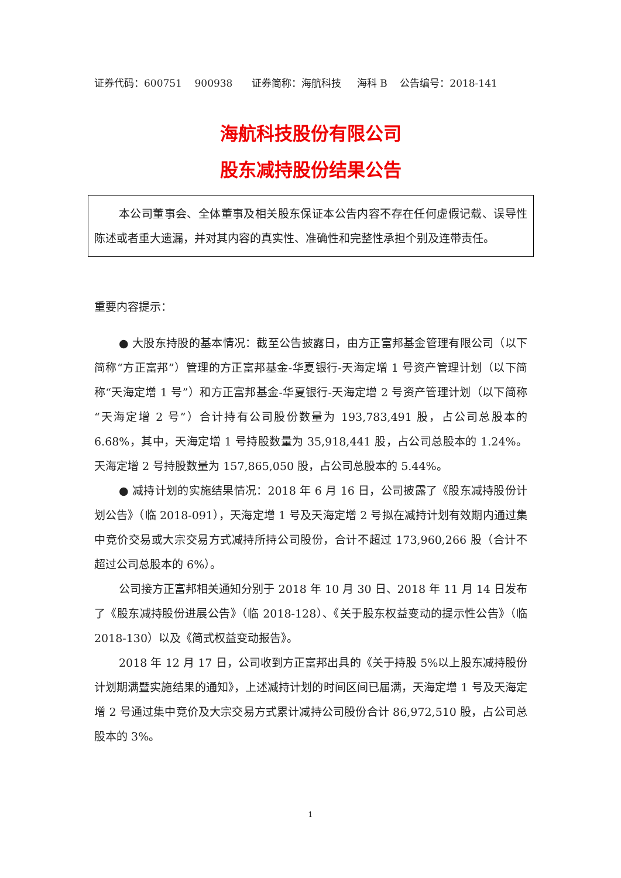证券代码：600751 900938 证券简称：海航科技 海科 B 公告编号：2018-141
海航科技股份有限公司
股东减持股份结果公告
本公司董事会、全体董事及相关股东保证本公告内容不存在任何虚假记载、误导性陈述或者重大遗漏，并对其内容的真实性、准确性和完整性承担个别及连带责任。
重要内容提示：
● 大股东持股的基本情况：截至公告披露日，由方正富邦基金管理有限公司（以下简称“方正富邦”）管理的方正富邦基金-华夏银行-天海定增 1 号资产管理计划（以下简称“天海定增 1 号”）和方正富邦基金-华夏银行-天海定增 2 号资产管理计划（以下简称“天海定增 2 号”）合计持有公司股份数量为 193,783,491 股，占公司总股本的 6.68%，其中，天海定增 1 号持股数量为 35,918,441 股，占公司总股本的 1.24%。天海定增 2 号持股数量为 157,865,050 股，占公司总股本的 5.44%。
● 减持计划的实施结果情况：2018 年 6 月 16 日，公司披露了《股东减持股份计划公告》（临 2018-091），天海定增 1 号及天海定增 2 号拟在减持计划有效期内通过集中竞价交易或大宗交易方式减持所持公司股份，合计不超过 173,960,266 股（合计不超过公司总股本的 6%）。
公司接方正富邦相关通知分别于 2018 年 10 月 30 日、2018 年 11 月 14 日发布了《股东减持股份进展公告》（临 2018-128）、《关于股东权益变动的提示性公告》（临 2018-130）以及《简式权益变动报告》。
2018 年 12 月 17 日，公司收到方正富邦出具的《关于持股 5%以上股东减持股份计划期满暨实施结果的通知》，上述减持计划的时间区间已届满，天海定增 1 号及天海定增 2 号通过集中竞价及大宗交易方式累计减持公司股份合计 86,972,510 股，占公司总股本的 3%。
1